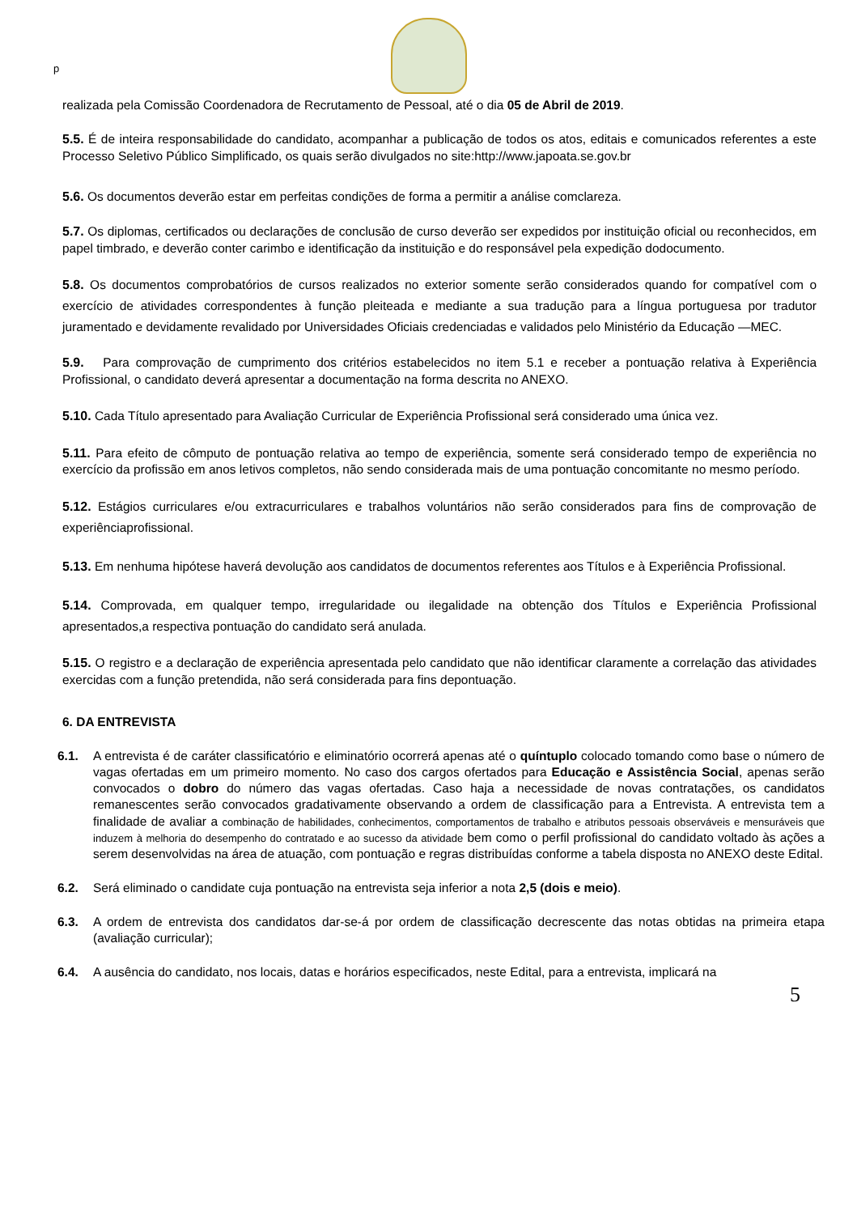p
realizada pela Comissão Coordenadora de Recrutamento de Pessoal, até o dia 05 de Abril de 2019.
5.5. É de inteira responsabilidade do candidato, acompanhar a publicação de todos os atos, editais e comunicados referentes a este Processo Seletivo Público Simplificado, os quais serão divulgados no site:http://www.japoata.se.gov.br
5.6. Os documentos deverão estar em perfeitas condições de forma a permitir a análise comclareza.
5.7. Os diplomas, certificados ou declarações de conclusão de curso deverão ser expedidos por instituição oficial ou reconhecidos, em papel timbrado, e deverão conter carimbo e identificação da instituição e do responsável pela expedição dodocumento.
5.8. Os documentos comprobatórios de cursos realizados no exterior somente serão considerados quando for compatível com o exercício de atividades correspondentes à função pleiteada e mediante a sua tradução para a língua portuguesa por tradutor juramentado e devidamente revalidado por Universidades Oficiais credenciadas e validados pelo Ministério da Educação —MEC.
5.9. Para comprovação de cumprimento dos critérios estabelecidos no item 5.1 e receber a pontuação relativa à Experiência Profissional, o candidato deverá apresentar a documentação na forma descrita no ANEXO.
5.10. Cada Título apresentado para Avaliação Curricular de Experiência Profissional será considerado uma única vez.
5.11. Para efeito de cômputo de pontuação relativa ao tempo de experiência, somente será considerado tempo de experiência no exercício da profissão em anos letivos completos, não sendo considerada mais de uma pontuação concomitante no mesmo período.
5.12. Estágios curriculares e/ou extracurriculares e trabalhos voluntários não serão considerados para fins de comprovação de experiênciaprofissional.
5.13. Em nenhuma hipótese haverá devolução aos candidatos de documentos referentes aos Títulos e à Experiência Profissional.
5.14. Comprovada, em qualquer tempo, irregularidade ou ilegalidade na obtenção dos Títulos e Experiência Profissional apresentados,a respectiva pontuação do candidato será anulada.
5.15. O registro e a declaração de experiência apresentada pelo candidato que não identificar claramente a correlação das atividades exercidas com a função pretendida, não será considerada para fins depontuação.
6. DA ENTREVISTA
6.1. A entrevista é de caráter classificatório e eliminatório ocorrerá apenas até o quíntuplo colocado tomando como base o número de vagas ofertadas em um primeiro momento. No caso dos cargos ofertados para Educação e Assistência Social, apenas serão convocados o dobro do número das vagas ofertadas. Caso haja a necessidade de novas contratações, os candidatos remanescentes serão convocados gradativamente observando a ordem de classificação para a Entrevista. A entrevista tem a finalidade de avaliar a combinação de habilidades, conhecimentos, comportamentos de trabalho e atributos pessoais observáveis e mensuráveis que induzem à melhoria do desempenho do contratado e ao sucesso da atividade bem como o perfil profissional do candidato voltado às ações a serem desenvolvidas na área de atuação, com pontuação e regras distribuídas conforme a tabela disposta no ANEXO deste Edital.
6.2. Será eliminado o candidate cuja pontuação na entrevista seja inferior a nota 2,5 (dois e meio).
6.3. A ordem de entrevista dos candidatos dar-se-á por ordem de classificação decrescente das notas obtidas na primeira etapa (avaliação curricular);
6.4. A ausência do candidato, nos locais, datas e horários especificados, neste Edital, para a entrevista, implicará na
5